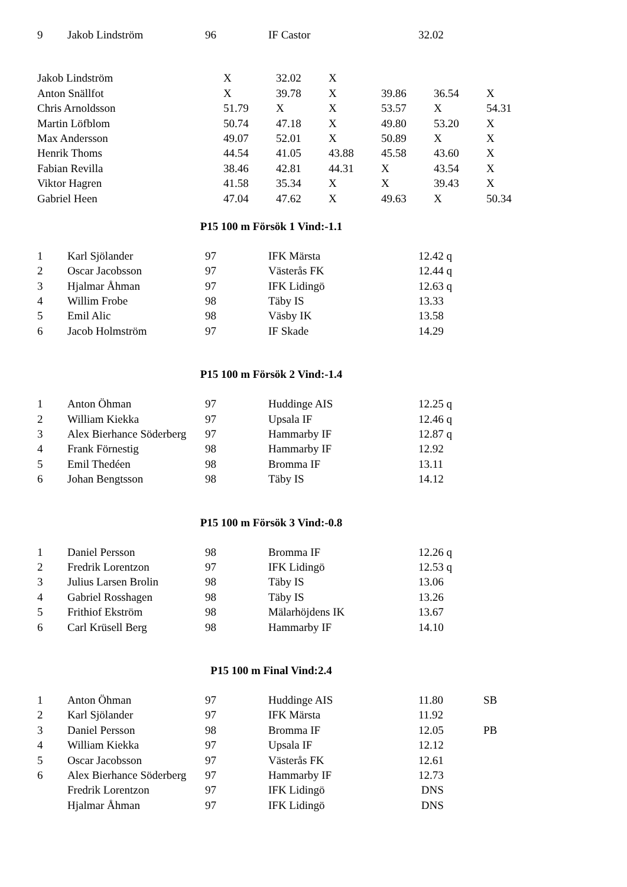| 9 | Jakob Lindström | 96 | IF Castor | 32.02 | |
| Jakob Lindström | X | 32.02 | X | | | |
| Anton Snällfot | X | 39.78 | X | 39.86 | 36.54 | X |
| Chris Arnoldsson | 51.79 | X | X | 53.57 | X | 54.31 |
| Martin Löfblom | 50.74 | 47.18 | X | 49.80 | 53.20 | X |
| Max Andersson | 49.07 | 52.01 | X | 50.89 | X | X |
| Henrik Thoms | 44.54 | 41.05 | 43.88 | 45.58 | 43.60 | X |
| Fabian Revilla | 38.46 | 42.81 | 44.31 | X | 43.54 | X |
| Viktor Hagren | 41.58 | 35.34 | X | X | 39.43 | X |
| Gabriel Heen | 47.04 | 47.62 | X | 49.63 | X | 50.34 |
P15 100 m Försök 1 Vind:-1.1
| 1 | Karl Sjölander | 97 | IFK Märsta | 12.42 q | |
| 2 | Oscar Jacobsson | 97 | Västerås FK | 12.44 q | |
| 3 | Hjalmar Åhman | 97 | IFK Lidingö | 12.63 q | |
| 4 | Willim Frobe | 98 | Täby IS | 13.33 | |
| 5 | Emil Alic | 98 | Väsby IK | 13.58 | |
| 6 | Jacob Holmström | 97 | IF Skade | 14.29 | |
P15 100 m Försök 2 Vind:-1.4
| 1 | Anton Öhman | 97 | Huddinge AIS | 12.25 q | |
| 2 | William Kiekka | 97 | Upsala IF | 12.46 q | |
| 3 | Alex Bierhance Söderberg | 97 | Hammarby IF | 12.87 q | |
| 4 | Frank Förnestig | 98 | Hammarby IF | 12.92 | |
| 5 | Emil Thedéen | 98 | Bromma IF | 13.11 | |
| 6 | Johan Bengtsson | 98 | Täby IS | 14.12 | |
P15 100 m Försök 3 Vind:-0.8
| 1 | Daniel Persson | 98 | Bromma IF | 12.26 q | |
| 2 | Fredrik Lorentzon | 97 | IFK Lidingö | 12.53 q | |
| 3 | Julius Larsen Brolin | 98 | Täby IS | 13.06 | |
| 4 | Gabriel Rosshagen | 98 | Täby IS | 13.26 | |
| 5 | Frithiof Ekström | 98 | Mälarhöjdens IK | 13.67 | |
| 6 | Carl Krüsell Berg | 98 | Hammarby IF | 14.10 | |
P15 100 m Final Vind:2.4
| 1 | Anton Öhman | 97 | Huddinge AIS | 11.80 | SB |
| 2 | Karl Sjölander | 97 | IFK Märsta | 11.92 | |
| 3 | Daniel Persson | 98 | Bromma IF | 12.05 | PB |
| 4 | William Kiekka | 97 | Upsala IF | 12.12 | |
| 5 | Oscar Jacobsson | 97 | Västerås FK | 12.61 | |
| 6 | Alex Bierhance Söderberg | 97 | Hammarby IF | 12.73 | |
| | Fredrik Lorentzon | 97 | IFK Lidingö | DNS | |
| | Hjalmar Åhman | 97 | IFK Lidingö | DNS | |